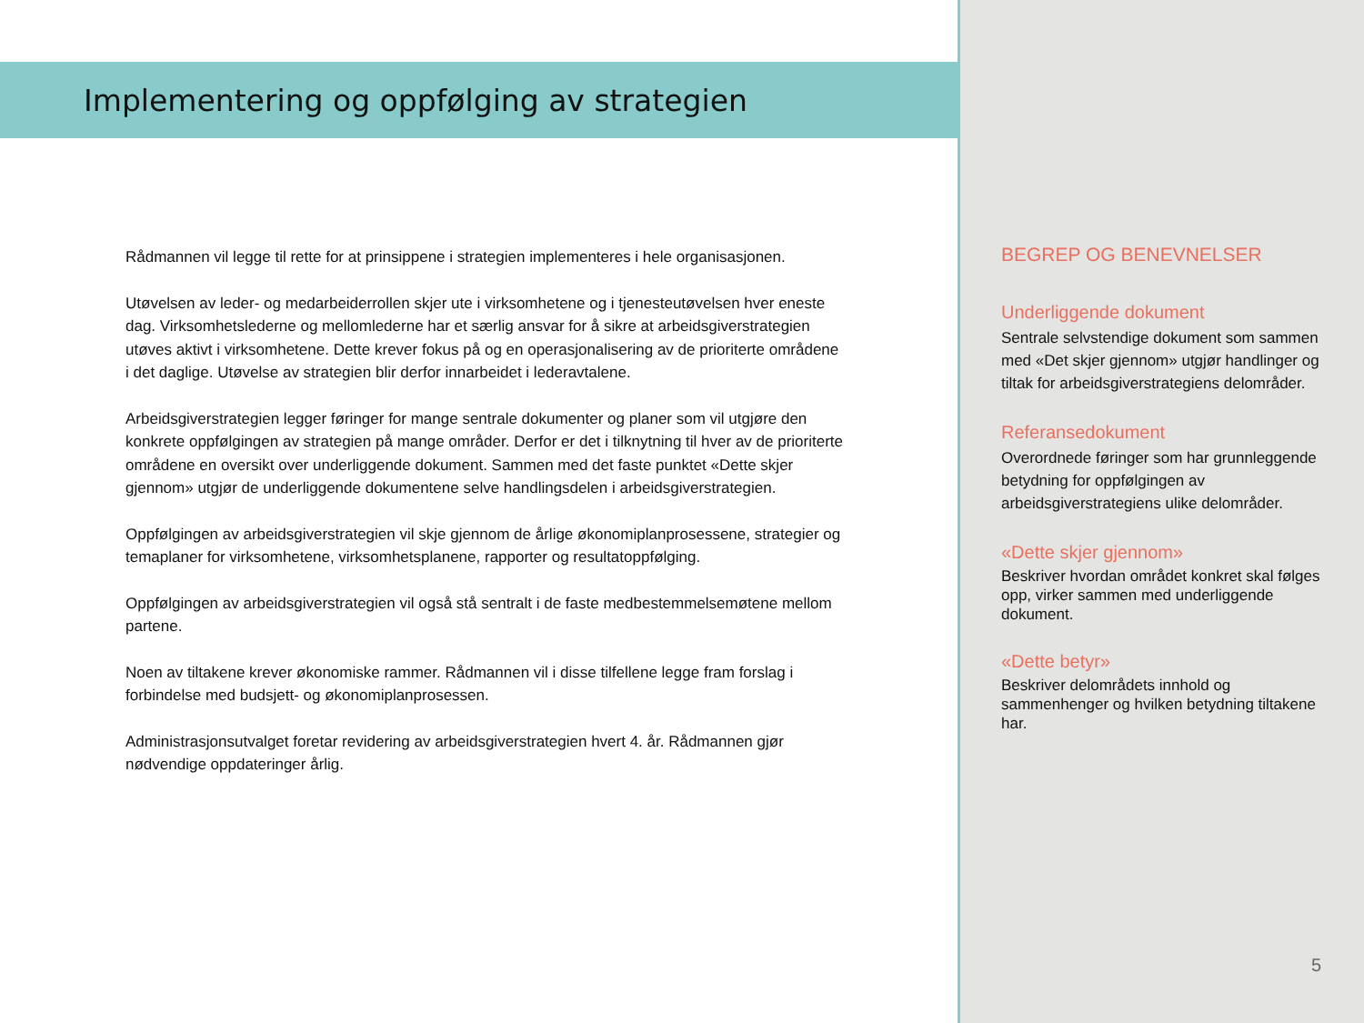Implementering og oppfølging av strategien
Rådmannen vil legge til rette for at prinsippene i strategien implementeres i hele organisasjonen.
Utøvelsen av leder- og medarbeiderrollen skjer ute i virksomhetene og i tjenesteutøvelsen hver eneste dag. Virksomhetslederne og mellomlederne har et særlig ansvar for å sikre at arbeidsgiverstrategien utøves aktivt i virksomhetene. Dette krever fokus på og en operasjonalisering av de prioriterte områdene i det daglige. Utøvelse av strategien blir derfor innarbeidet i lederavtalene.
Arbeidsgiverstrategien legger føringer for mange sentrale dokumenter og planer som vil utgjøre den konkrete oppfølgingen av strategien på mange områder. Derfor er det i tilknytning til hver av de prioriterte områdene en oversikt over underliggende dokument. Sammen med det faste punktet «Dette skjer gjennom» utgjør de underliggende dokumentene selve handlingsdelen i arbeidsgiverstrategien.
Oppfølgingen av arbeidsgiverstrategien vil skje gjennom de årlige økonomiplanprosessene, strategier og temaplaner for virksomhetene, virksomhetsplanene, rapporter og resultatoppfølging.
Oppfølgingen av arbeidsgiverstrategien vil også stå sentralt i de faste medbestemmelsemøtene mellom partene.
Noen av tiltakene krever økonomiske rammer. Rådmannen vil i disse tilfellene legge fram forslag i forbindelse med budsjett- og økonomiplanprosessen.
Administrasjonsutvalget foretar revidering av arbeidsgiverstrategien hvert 4. år. Rådmannen gjør nødvendige oppdateringer årlig.
BEGREP OG BENEVNELSER
Underliggende dokument
Sentrale selvstendige dokument som sammen med «Det skjer gjennom» utgjør handlinger og tiltak for arbeidsgiverstrategiens delområder.
Referansedokument
Overordnede føringer som har grunnleggende betydning for oppfølgingen av arbeidsgiverstrategiens ulike delområder.
«Dette skjer gjennom»
Beskriver hvordan området konkret skal følges opp, virker sammen med underliggende dokument.
«Dette betyr»
Beskriver delområdets innhold og sammenhenger og hvilken betydning tiltakene har.
5